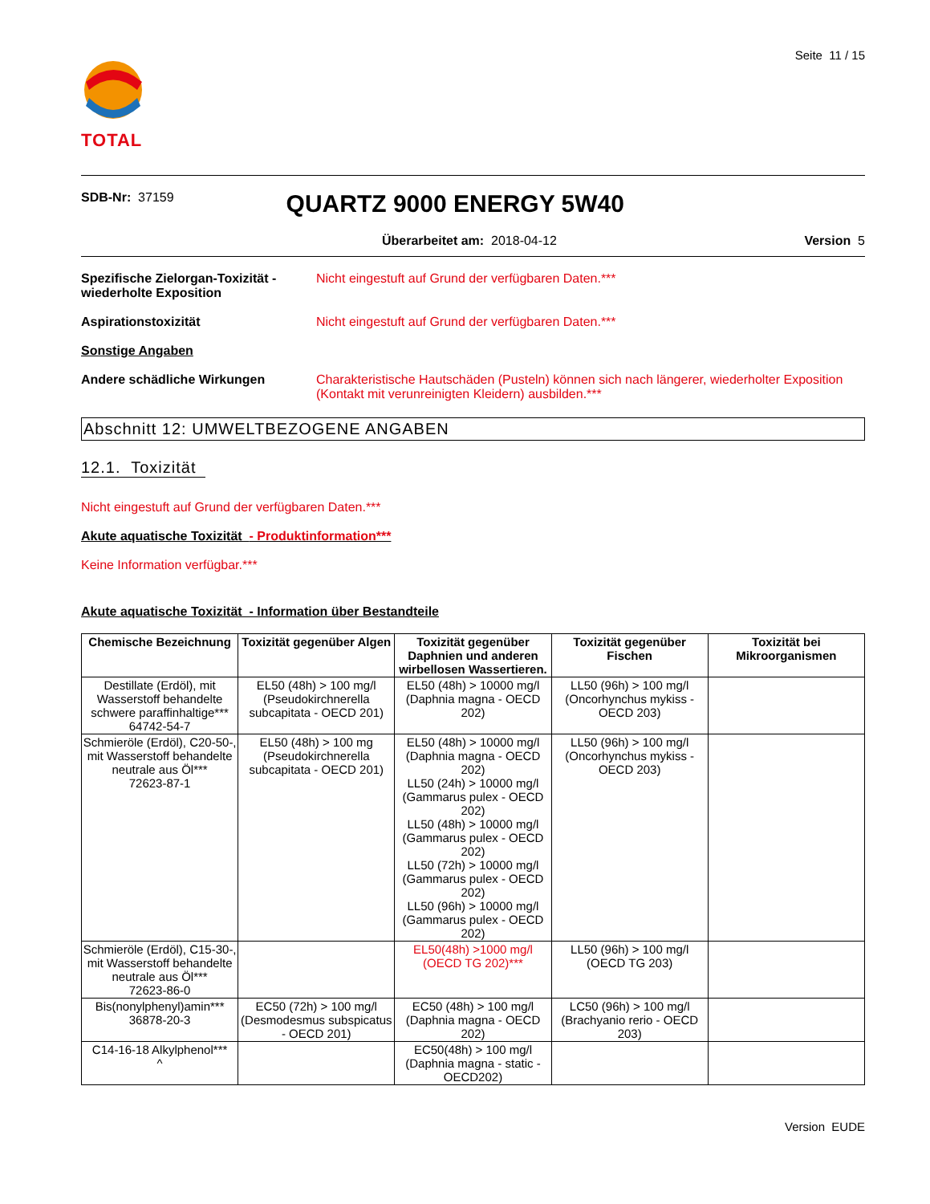TOTAL
Seite 11 / 15
SDB-Nr: 37159
QUARTZ 9000 ENERGY 5W40
Überarbeitet am: 2018-04-12 Version 5
Spezifische Zielorgan-Toxizität -wiederholte Exposition
Nicht eingestuft auf Grund der verfügbaren Daten.***
Aspirationstoxizität Nicht eingestuft auf Grund der verfügbaren Daten.***
Sonstige Angaben
Andere schädliche Wirkungen Charakteristische Hautschäden (Pusteln) können sich nach längerer, wiederholter Exposition (Kontakt mit verunreinigten Kleidern) ausbilden.***
Abschnitt 12: UMWELTBEZOGENE ANGABEN
12.1. Toxizität
Nicht eingestuft auf Grund der verfügbaren Daten.***
Akute aquatische Toxizität - Produktinformation***
Keine Information verfügbar.***
Akute aquatische Toxizität - Information über Bestandteile
| Chemische Bezeichnung | Toxizität gegenüber Algen | Toxizität gegenüber Daphnien und anderen wirbellosen Wassertieren. | Toxizität gegenüber Fischen | Toxizität bei Mikroorganismen |
| --- | --- | --- | --- | --- |
| Destillate (Erdöl), mit Wasserstoff behandelte schwere paraffinhaltige*** 64742-54-7 | EL50 (48h) > 100 mg/l (Pseudokirchnerella subcapitata - OECD 201) | EL50 (48h) > 10000 mg/l (Daphnia magna - OECD 202) | LL50 (96h) > 100 mg/l (Oncorhynchus mykiss - OECD 203) | |
| Schmieröle (Erdöl), C20-50-, mit Wasserstoff behandelte neutrale aus Öl*** 72623-87-1 | EL50 (48h) > 100 mg (Pseudokirchnerella subcapitata - OECD 201) | EL50 (48h) > 10000 mg/l (Daphnia magna - OECD 202) LL50 (24h) > 10000 mg/l (Gammarus pulex - OECD 202) LL50 (48h) > 10000 mg/l (Gammarus pulex - OECD 202) LL50 (72h) > 10000 mg/l (Gammarus pulex - OECD 202) LL50 (96h) > 10000 mg/l (Gammarus pulex - OECD 202) | LL50 (96h) > 100 mg/l (Oncorhynchus mykiss - OECD 203) | |
| Schmieröle (Erdöl), C15-30-, mit Wasserstoff behandelte neutrale aus Öl*** 72623-86-0 | | EL50(48h) >1000 mg/l (OECD TG 202)*** | LL50 (96h) > 100 mg/l (OECD TG 203) | |
| Bis(nonylphenyl)amin*** 36878-20-3 | EC50 (72h) > 100 mg/l (Desmodesmus subspicatus - OECD 201) | EC50 (48h) > 100 mg/l (Daphnia magna - OECD 202) | LC50 (96h) > 100 mg/l (Brachyanio rerio - OECD 203) | |
| C14-16-18 Alkylphenol*** ^ | | EC50(48h) > 100 mg/l (Daphnia magna - static - OECD202) | | |
Version EUDE